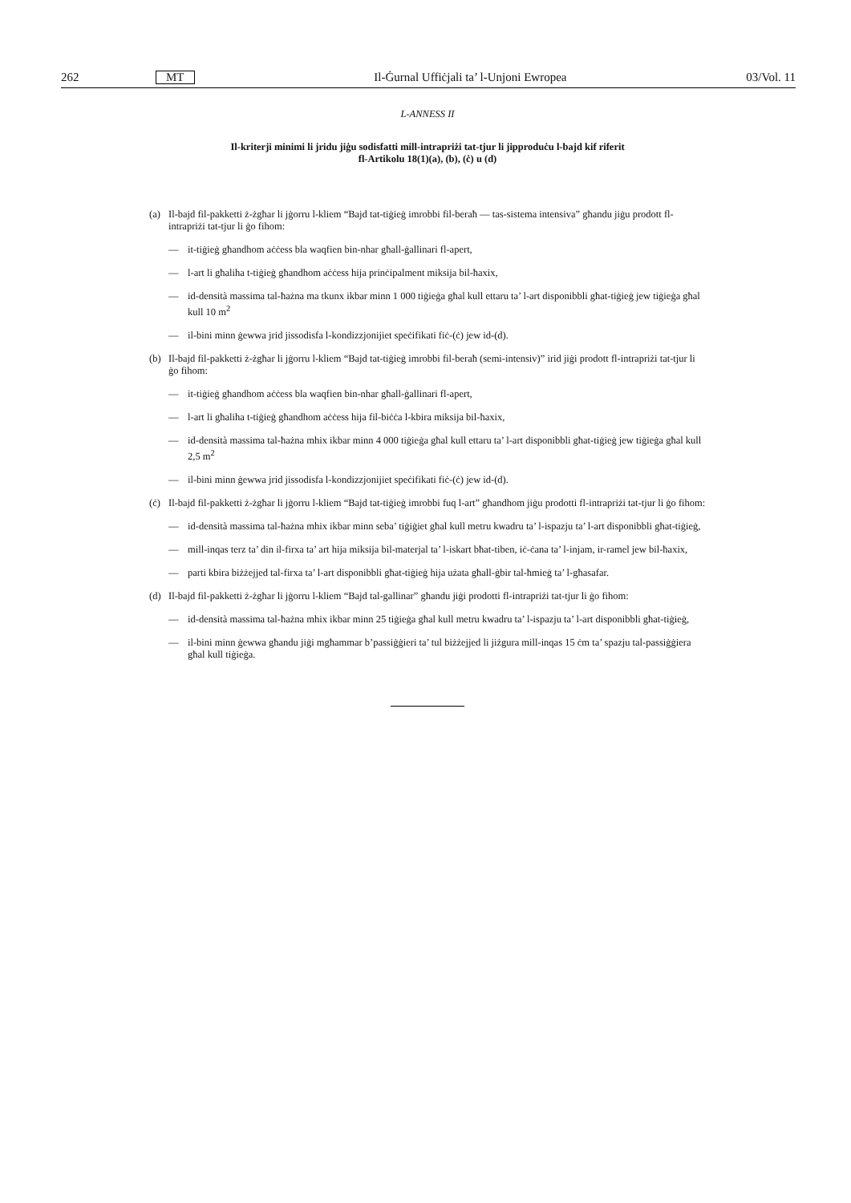262 MT Il-Ġurnal Uffiċjali ta’ l-Unjoni Ewropea 03/Vol. 11
L-ANNESS II
Il-kriterji minimi li jridu jiġu sodisfatti mill-intrapriżi tat-tjur li jipproduċu l-bajd kif riferit
fl-Artikolu 18(1)(a), (b), (ċ) u (d)
(a) Il-bajd fil-pakketti ż-żgħar li jġorru l-kliem “Bajd tat-tiġieġ imrobbi fil-beraħ — tas-sistema intensiva” għandu jiġu prodott fl-intrapriżi tat-tjur li ġo fihom:
— it-tiġieġ għandhom aċċess bla waqfien bin-nhar għall-ġallinari fl-apert,
— l-art li għaliha t-tiġieġ għandhom aċċess hija prinċipalment miksija bil-ħaxix,
— id-densità massima tal-ħażna ma tkunx ikbar minn 1 000 tiġieġa għal kull ettaru ta’ l-art disponibbli għat-tiġieġ jew tiġieġa għal kull 10 m<sup>2</sup>
— il-bini minn ġewwa jrid jissodisfa l-kondizzjonijiet speċifikati fiċ-(ċ) jew id-(d).
(b) Il-bajd fil-pakketti ż-żgħar li jġorru l-kliem “Bajd tat-tiġieġ imrobbi fil-beraħ (semi-intensiv)” irid jiġi prodott fl-intrapriżi tat-tjur li ġo fihom:
— it-tiġieġ għandhom aċċess bla waqfien bin-nhar għall-ġallinari fl-apert,
— l-art li għaliha t-tiġieġ għandhom aċċess hija fil-biċċa l-kbira miksija bil-ħaxix,
— id-densità massima tal-ħażna mhix ikbar minn 4 000 tiġieġa għal kull ettaru ta’ l-art disponibbli għat-tiġieġ jew tiġieġa għal kull 2,5 m<sup>2</sup>
— il-bini minn ġewwa jrid jissodisfa l-kondizzjonijiet speċifikati fiċ-(ċ) jew id-(d).
(ċ) Il-bajd fil-pakketti ż-żgħar li jġorru l-kliem “Bajd tat-tiġieġ imrobbi fuq l-art” għandhom jiġu prodotti fl-intrapriżi tat-tjur li ġo fihom:
— id-densità massima tal-ħażna mhix ikbar minn seba’ tiġiġiet għal kull metru kwadru ta’ l-ispazju ta’ l-art disponibbli għat-tiġieġ,
— mill-inqas terz ta’ din il-firxa ta’ art hija miksija bil-materjal ta’ l-iskart bħat-tiben, iċ-ċana ta’ l-injam, ir-ramel jew bil-ħaxix,
— parti kbira biżżejjed tal-firxa ta’ l-art disponibbli għat-tiġieġ hija użata għall-ġbir tal-ħmieġ ta’ l-għasafar.
(d) Il-bajd fil-pakketti ż-żgħar li jġorru l-kliem “Bajd tal-gallinar” għandu jiġi prodotti fl-intrapriżi tat-tjur li ġo fihom:
— id-densità massima tal-ħażna mhix ikbar minn 25 tiġieġa għal kull metru kwadru ta’ l-ispazju ta’ l-art disponibbli għat-tiġieġ,
— il-bini minn ġewwa għandu jiġi mgħammar b’passiġġieri ta’ tul biżżejjed li jiżgura mill-inqas 15 ċm ta’ spazju tal-passiġġiera għal kull tiġieġa.